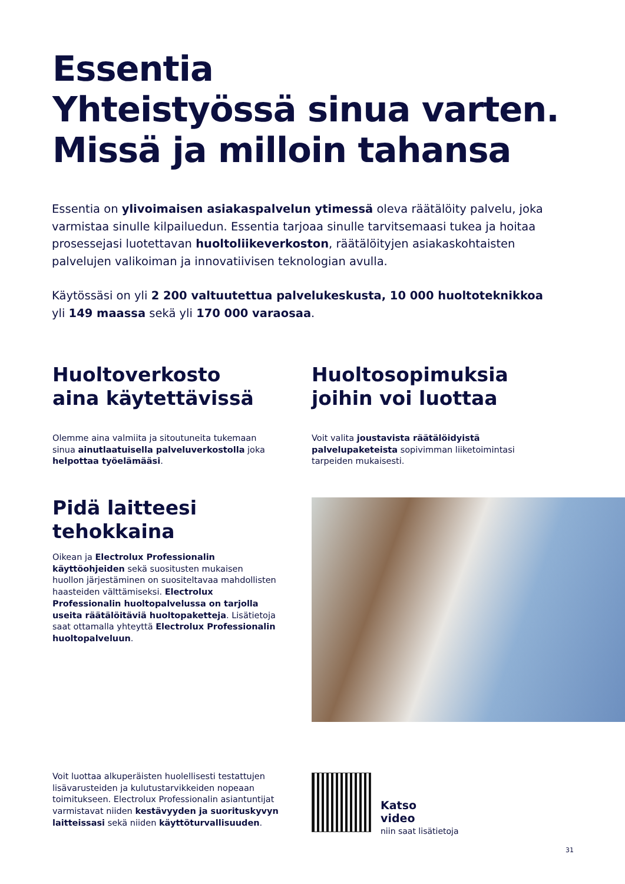Essentia
Yhteistyössä sinua varten.
Missä ja milloin tahansa
Essentia on ylivoimaisen asiakaspalvelun ytimessä oleva räätälöity palvelu, joka varmistaa sinulle kilpailuedun. Essentia tarjoaa sinulle tarvitsemaasi tukea ja hoitaa prosessejasi luotettavan huoltoliikeverkoston, räätälöityjen asiakaskohtaisten palvelujen valikoiman ja innovatiivisen teknologian avulla.
Käytössäsi on yli 2 200 valtuutettua palvelukeskusta, 10 000 huoltoteknikkoa yli 149 maassa sekä yli 170 000 varaosaa.
Huoltoverkosto
aina käytettävissä
Olemme aina valmiita ja sitoutuneita tukemaan sinua ainutlaatuisella palveluverkostolla joka helpottaa työelämääsi.
Huoltosopimuksia
joihin voi luottaa
Voit valita joustavista räätälöidyistä palvelupaketeista sopivimman liiketoimintasi tarpeiden mukaisesti.
Pidä laitteesi
tehokkaina
Oikean ja Electrolux Professionalin käyttöohjeiden sekä suositusten mukaisen huollon järjestäminen on suositeltavaa mahdollisten haasteiden välttämiseksi. Electrolux Professionalin huoltopalvelussa on tarjolla useita räätälöitäviä huoltopaketteja. Lisätietoja saat ottamalla yhteyttä Electrolux Professionalin huoltopalveluun.
Voit luottaa alkuperäisten huolellisesti testattujen lisävarusteiden ja kulutustarvikkeiden nopeaan toimitukseen. Electrolux Professionalin asiantuntijat varmistavat niiden kestävyyden ja suorituskyvyn laitteissasi sekä niiden käyttöturvallisuuden.
Katso
video
niin saat lisätietoja
31